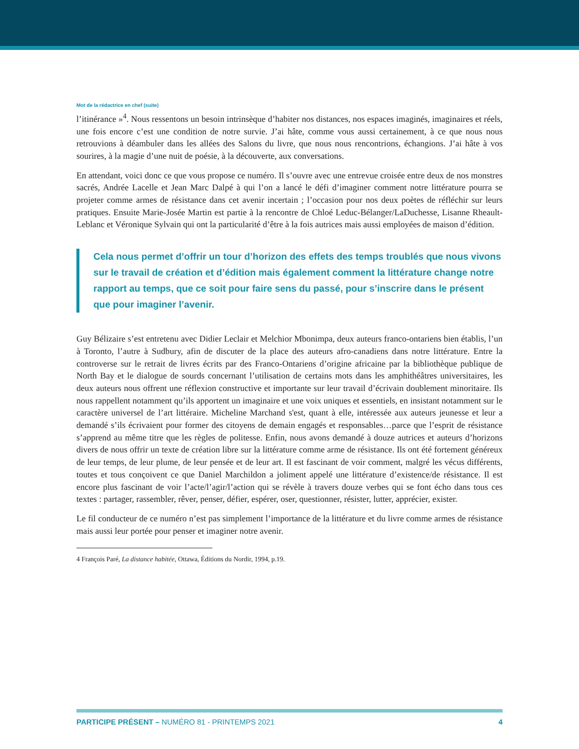Mot de la rédactrice en chef (suite)
l’itinérance »<sup>4</sup>. Nous ressentons un besoin intrinsèque d’habiter nos distances, nos espaces imaginés, imaginaires et réels, une fois encore c’est une condition de notre survie. J’ai hâte, comme vous aussi certainement, à ce que nous nous retrouvions à déambuler dans les allées des Salons du livre, que nous nous rencontrions, échangions. J’ai hâte à vos sourires, à la magie d’une nuit de poésie, à la découverte, aux conversations.
En attendant, voici donc ce que vous propose ce numéro. Il s’ouvre avec une entrevue croisée entre deux de nos monstres sacrés, Andrée Lacelle et Jean Marc Dalpé à qui l’on a lancé le défi d’imaginer comment notre littérature pourra se projeter comme armes de résistance dans cet avenir incertain ; l’occasion pour nos deux poètes de réfléchir sur leurs pratiques. Ensuite Marie-Josée Martin est partie à la rencontre de Chloé Leduc-Bélanger/LaDuchesse, Lisanne Rheault-Leblanc et Véronique Sylvain qui ont la particularité d’être à la fois autrices mais aussi employées de maison d’édition.
Cela nous permet d’offrir un tour d’horizon des effets des temps troublés que nous vivons sur le travail de création et d’édition mais également comment la littérature change notre rapport au temps, que ce soit pour faire sens du passé, pour s’inscrire dans le présent que pour imaginer l’avenir.
Guy Bélizaire s’est entretenu avec Didier Leclair et Melchior Mbonimpa, deux auteurs franco-ontariens bien établis, l’un à Toronto, l’autre à Sudbury, afin de discuter de la place des auteurs afro-canadiens dans notre littérature. Entre la controverse sur le retrait de livres écrits par des Franco-Ontariens d’origine africaine par la bibliothèque publique de North Bay et le dialogue de sourds concernant l’utilisation de certains mots dans les amphithéâtres universitaires, les deux auteurs nous offrent une réflexion constructive et importante sur leur travail d’écrivain doublement minoritaire. Ils nous rappellent notamment qu’ils apportent un imaginaire et une voix uniques et essentiels, en insistant notamment sur le caractère universel de l’art littéraire. Micheline Marchand s'est, quant à elle, intéressée aux auteurs jeunesse et leur a demandé s’ils écrivaient pour former des citoyens de demain engagés et responsables…parce que l’esprit de résistance s’apprend au même titre que les règles de politesse. Enfin, nous avons demandé à douze autrices et auteurs d’horizons divers de nous offrir un texte de création libre sur la littérature comme arme de résistance. Ils ont été fortement généreux de leur temps, de leur plume, de leur pensée et de leur art. Il est fascinant de voir comment, malgré les vécus différents, toutes et tous conçoivent ce que Daniel Marchildon a joliment appelé une littérature d’existence/de résistance. Il est encore plus fascinant de voir l’acte/l’agir/l’action qui se révèle à travers douze verbes qui se font écho dans tous ces textes : partager, rassembler, rêver, penser, défier, espérer, oser, questionner, résister, lutter, apprécier, exister.
Le fil conducteur de ce numéro n’est pas simplement l’importance de la littérature et du livre comme armes de résistance mais aussi leur portée pour penser et imaginer notre avenir.
4 François Paré, La distance habitée, Ottawa, Éditions du Nordir, 1994, p.19.
PARTICIPE PRÉSENT – NUMÉRO 81 - PRINTEMPS 2021 4